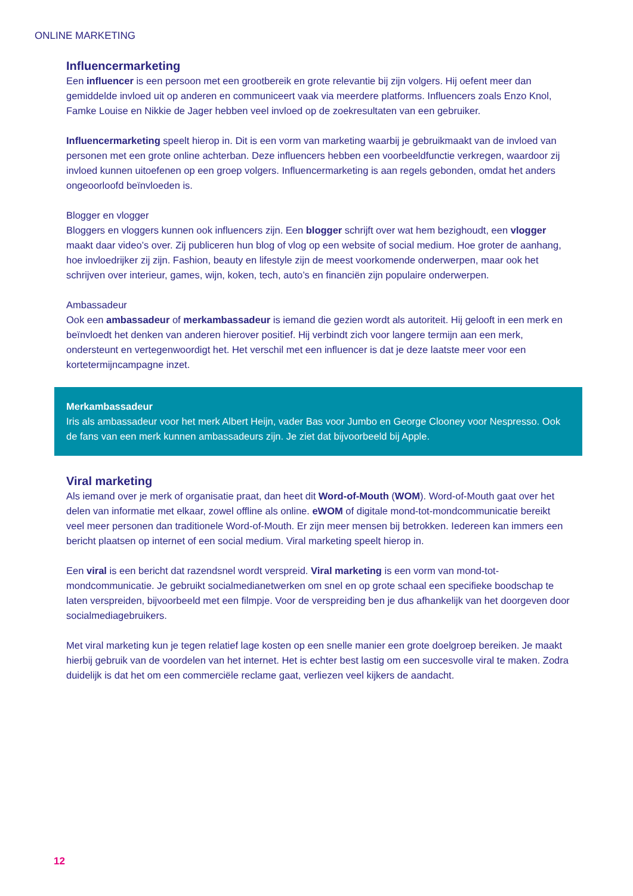ONLINE MARKETING
Influencermarketing
Een influencer is een persoon met een grootbereik en grote relevantie bij zijn volgers. Hij oefent meer dan gemiddelde invloed uit op anderen en communiceert vaak via meerdere platforms. Influencers zoals Enzo Knol, Famke Louise en Nikkie de Jager hebben veel invloed op de zoekresultaten van een gebruiker.
Influencermarketing speelt hierop in. Dit is een vorm van marketing waarbij je gebruikmaakt van de invloed van personen met een grote online achterban. Deze influencers hebben een voorbeeldfunctie verkregen, waardoor zij invloed kunnen uitoefenen op een groep volgers. Influencermarketing is aan regels gebonden, omdat het anders ongeoorloofd beïnvloeden is.
Blogger en vlogger
Bloggers en vloggers kunnen ook influencers zijn. Een blogger schrijft over wat hem bezighoudt, een vlogger maakt daar video’s over. Zij publiceren hun blog of vlog op een website of social medium. Hoe groter de aanhang, hoe invloedrijker zij zijn. Fashion, beauty en lifestyle zijn de meest voorkomende onderwerpen, maar ook het schrijven over interieur, games, wijn, koken, tech, auto’s en financiën zijn populaire onderwerpen.
Ambassadeur
Ook een ambassadeur of merkambassadeur is iemand die gezien wordt als autoriteit. Hij gelooft in een merk en beïnvloedt het denken van anderen hierover positief. Hij verbindt zich voor langere termijn aan een merk, ondersteunt en vertegenwoordigt het. Het verschil met een influencer is dat je deze laatste meer voor een kortetermijncampagne inzet.
Merkambassadeur
Iris als ambassadeur voor het merk Albert Heijn, vader Bas voor Jumbo en George Clooney voor Nespresso. Ook de fans van een merk kunnen ambassadeurs zijn. Je ziet dat bijvoorbeeld bij Apple.
Viral marketing
Als iemand over je merk of organisatie praat, dan heet dit Word-of-Mouth (WOM). Word-of-Mouth gaat over het delen van informatie met elkaar, zowel offline als online. eWOM of digitale mond-tot-mondcommunicatie bereikt veel meer personen dan traditionele Word-of-Mouth. Er zijn meer mensen bij betrokken. Iedereen kan immers een bericht plaatsen op internet of een social medium. Viral marketing speelt hierop in.
Een viral is een bericht dat razendsnel wordt verspreid. Viral marketing is een vorm van mond-tot-mondcommunicatie. Je gebruikt socialmedianetwerken om snel en op grote schaal een specifieke boodschap te laten verspreiden, bijvoorbeeld met een filmpje. Voor de verspreiding ben je dus afhankelijk van het doorgeven door socialmediagebruikers.
Met viral marketing kun je tegen relatief lage kosten op een snelle manier een grote doelgroep bereiken. Je maakt hierbij gebruik van de voordelen van het internet. Het is echter best lastig om een succesvolle viral te maken. Zodra duidelijk is dat het om een commerciële reclame gaat, verliezen veel kijkers de aandacht.
12